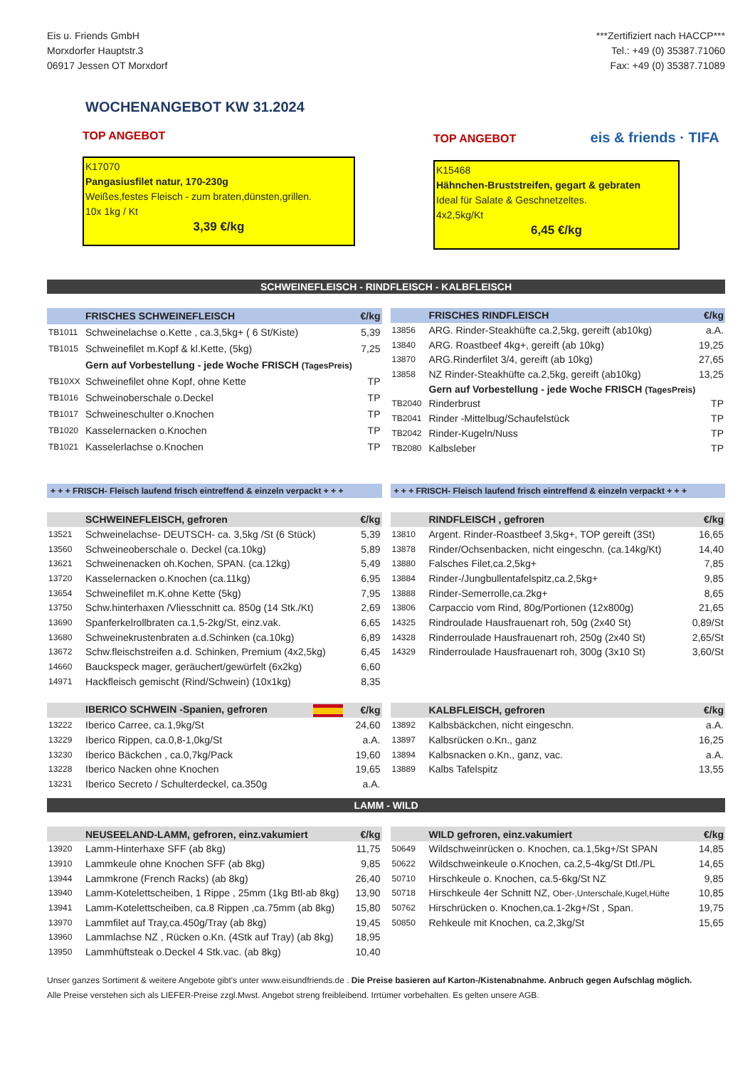Eis u. Friends GmbH
Morxdorfer Hauptstr.3
06917 Jessen OT Morxdorf
***Zertifiziert nach HACCP***
Tel.: +49 (0) 35387.71060
Fax: +49 (0) 35387.71089
WOCHENANGEBOT KW 31.2024
TOP ANGEBOT
K17070
Pangasiusfilet natur, 170-230g
Weißes,festes Fleisch - zum braten,dünsten,grillen.
10x 1kg / Kt
3,39 €/kg
TOP ANGEBOT eis & friends · TIFA
K15468
Hähnchen-Bruststreifen, gegart & gebraten
Ideal für Salate & Geschnetzeltes.
4x2,5kg/Kt
6,45 €/kg
SCHWEINEFLEISCH - RINDFLEISCH - KALBFLEISCH
| | FRISCHES SCHWEINEFLEISCH | €/kg |
| --- | --- | --- |
| TB1011 | Schweinelachse o.Kette , ca.3,5kg+ ( 6 St/Kiste) | 5,39 |
| TB1015 | Schweinefilet m.Kopf & kl.Kette, (5kg) | 7,25 |
| | Gern auf Vorbestellung - jede Woche FRISCH (TagesPreis) | |
| TB10XX | Schweinefilet ohne Kopf, ohne Kette | TP |
| TB1016 | Schweinoberschale o.Deckel | TP |
| TB1017 | Schweineschulter o.Knochen | TP |
| TB1020 | Kasselernacken o.Knochen | TP |
| TB1021 | Kasselerlachse o.Knochen | TP |
| | FRISCHES RINDFLEISCH | €/kg |
| --- | --- | --- |
| 13856 | ARG. Rinder-Steakhüfte ca.2,5kg, gereift (ab10kg) | a.A. |
| 13840 | ARG. Roastbeef 4kg+, gereift (ab 10kg) | 19,25 |
| 13870 | ARG.Rinderfilet 3/4, gereift (ab 10kg) | 27,65 |
| 13858 | NZ Rinder-Steakhüfte ca.2,5kg, gereift (ab10kg) | 13,25 |
| | Gern auf Vorbestellung - jede Woche FRISCH (TagesPreis) | |
| TB2040 | Rinderbrust | TP |
| TB2041 | Rinder -Mittelbug/Schaufelstück | TP |
| TB2042 | Rinder-Kugeln/Nuss | TP |
| TB2080 | Kalbsleber | TP |
+ + + FRISCH- Fleisch laufend frisch eintreffend & einzeln verpackt + + +
+ + + FRISCH- Fleisch laufend frisch eintreffend & einzeln verpackt + + +
| | SCHWEINEFLEISCH, gefroren | €/kg |
| --- | --- | --- |
| 13521 | Schweinelachse- DEUTSCH- ca. 3,5kg /St (6 Stück) | 5,39 |
| 13560 | Schweineoberschale o. Deckel (ca.10kg) | 5,89 |
| 13621 | Schweinenacken oh.Kochen, SPAN. (ca.12kg) | 5,49 |
| 13720 | Kasselernacken o.Knochen (ca.11kg) | 6,95 |
| 13654 | Schweinefilet m.K.ohne Kette (5kg) | 7,95 |
| 13750 | Schw.hinterhaxen /Vliesschnitt ca. 850g (14 Stk./Kt) | 2,69 |
| 13690 | Spanferkelrollbraten ca.1,5-2kg/St, einz.vak. | 6,65 |
| 13680 | Schweinekrustenbraten a.d.Schinken (ca.10kg) | 6,89 |
| 13672 | Schw.fleischstreifen a.d. Schinken, Premium (4x2,5kg) | 6,45 |
| 14660 | Bauckspeck mager, geräuchert/gewürfelt (6x2kg) | 6,60 |
| 14971 | Hackfleisch gemischt (Rind/Schwein) (10x1kg) | 8,35 |
| | IBERICO SCHWEIN -Spanien, gefroren | €/kg |
| 13222 | Iberico Carree, ca.1,9kg/St | 24,60 |
| 13229 | Iberico Rippen, ca.0,8-1,0kg/St | a.A. |
| 13230 | Iberico Bäckchen , ca.0,7kg/Pack | 19,60 |
| 13228 | Iberico Nacken ohne Knochen | 19,65 |
| 13231 | Iberico Secreto / Schulterdeckel, ca.350g | a.A. |
| | RINDFLEISCH , gefroren | €/kg |
| --- | --- | --- |
| 13810 | Argent. Rinder-Roastbeef 3,5kg+, TOP gereift (3St) | 16,65 |
| 13878 | Rinder/Ochsenbacken, nicht eingeschn. (ca.14kg/Kt) | 14,40 |
| 13880 | Falsches Filet,ca.2,5kg+ | 7,85 |
| 13884 | Rinder-/Jungbullentafelspitz,ca.2,5kg+ | 9,85 |
| 13888 | Rinder-Semerrolle,ca.2kg+ | 8,65 |
| 13806 | Carpaccio vom Rind, 80g/Portionen (12x800g) | 21,65 |
| 14325 | Rindroulade Hausfrauenart roh, 50g (2x40 St) | 0,89/St |
| 14328 | Rinderroulade Hausfrauenart roh, 250g (2x40 St) | 2,65/St |
| 14329 | Rinderroulade Hausfrauenart roh, 300g (3x10 St) | 3,60/St |
| | KALBFLEISCH, gefroren | €/kg |
| 13892 | Kalbsbäckchen, nicht eingeschn. | a.A. |
| 13897 | Kalbsrücken o.Kn., ganz | 16,25 |
| 13894 | Kalbsnacken o.Kn., ganz, vac. | a.A. |
| 13889 | Kalbs Tafelspitz | 13,55 |
LAMM - WILD
| | NEUSEELAND-LAMM, gefroren, einz.vakumiert | €/kg |
| --- | --- | --- |
| 13920 | Lamm-Hinterhaxe SFF (ab 8kg) | 11,75 |
| 13910 | Lammkeule ohne Knochen SFF (ab 8kg) | 9,85 |
| 13944 | Lammkrone (French Racks) (ab 8kg) | 26,40 |
| 13940 | Lamm-Kotelettscheiben, 1 Rippe , 25mm (1kg Btl-ab 8kg) | 13,90 |
| 13941 | Lamm-Kotelettscheiben, ca.8 Rippen ,ca.75mm (ab 8kg) | 15,80 |
| 13970 | Lammfilet auf Tray,ca.450g/Tray (ab 8kg) | 19,45 |
| 13960 | Lammlachse NZ , Rücken o.Kn. (4Stk auf Tray) (ab 8kg) | 18,95 |
| 13950 | Lammhüftsteak o.Deckel 4 Stk.vac. (ab 8kg) | 10,40 |
| | WILD gefroren, einz.vakumiert | €/kg |
| --- | --- | --- |
| 50649 | Wildschweinrücken o. Knochen, ca.1,5kg+/St SPAN | 14,85 |
| 50622 | Wildschweinkeule o.Knochen, ca.2,5-4kg/St Dtl./PL | 14,65 |
| 50710 | Hirschkeule o. Knochen, ca.5-6kg/St NZ | 9,85 |
| 50718 | Hirschkeule 4er Schnitt NZ, Ober-,Unterschale,Kugel,Hüfte | 10,85 |
| 50762 | Hirschrücken o. Knochen,ca.1-2kg+/St , Span. | 19,75 |
| 50850 | Rehkeule mit Knochen, ca.2,3kg/St | 15,65 |
Unser ganzes Sortiment & weitere Angebote gibt's unter www.eisundfriends.de . Die Preise basieren auf Karton-/Kistenabnahme. Anbruch gegen Aufschlag möglich.
Alle Preise verstehen sich als LIEFER-Preise zzgl.Mwst. Angebot streng freibleibend. Irrtümer vorbehalten. Es gelten unsere AGB.